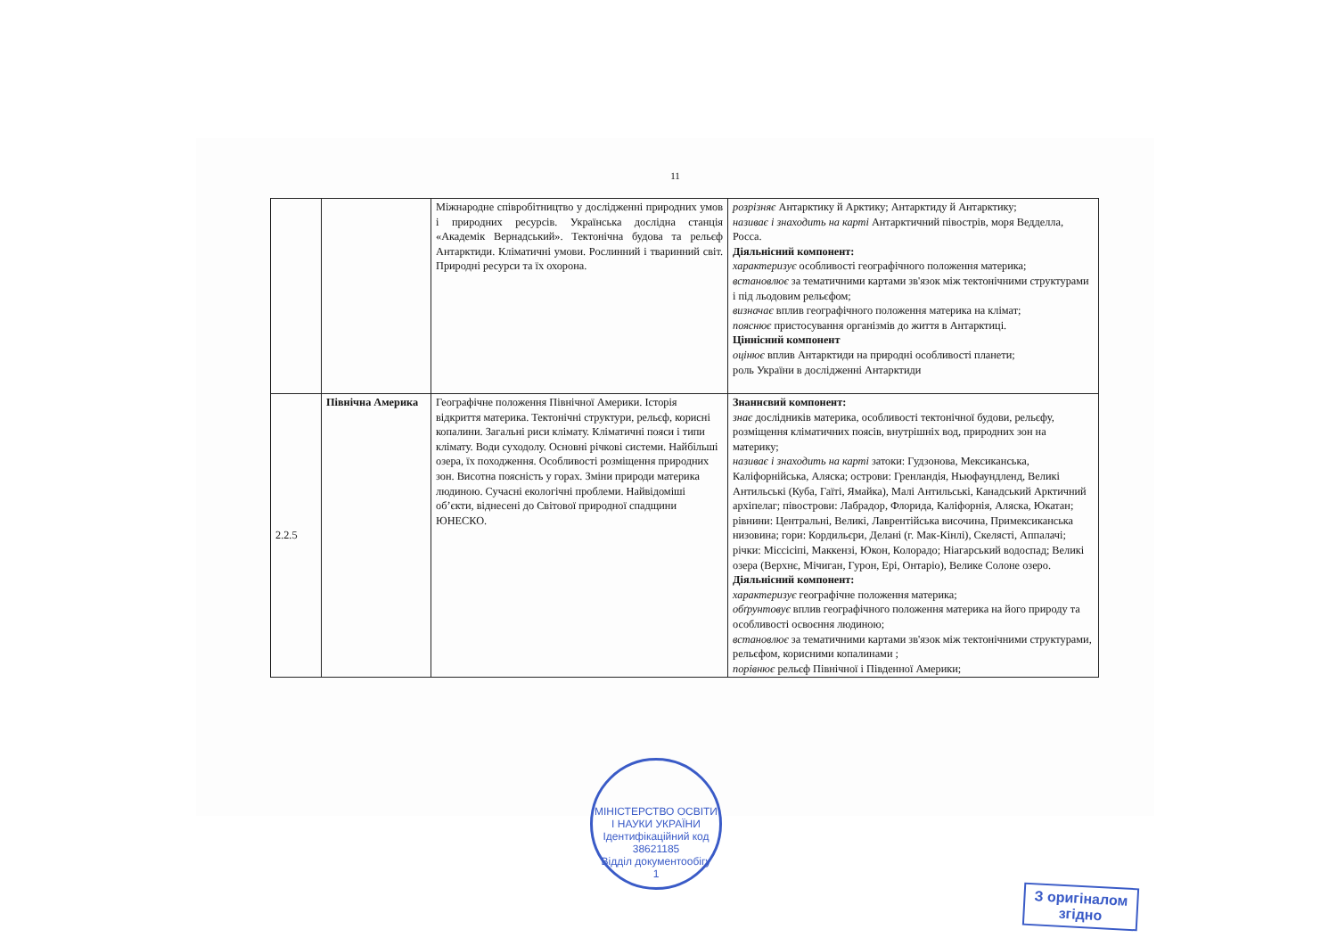11
| | | Міжнародне співробітництво у дослідженні природних умов і природних ресурсів. Українська дослідна станція «Академік Вернадський». Тектонічна будова та рельєф Антарктиди. Кліматичні умови. Рослинний і тваринний світ. Природні ресурси та їх охорона. | розрізняє Антарктику й Арктику; Антарктиду й Антарктику; називає і знаходить на карті Антарктичний півострів, моря Ведделла, Росса. Діяльнісний компонент: характеризує особливості географічного положення материка; встановлює за тематичними картами зв'язок між тектонічними структурами і під льодовим рельєфом; визначає вплив географічного положення материка на клімат; пояснює пристосування організмів до життя в Антарктиці. Ціннісний компонент оцінює вплив Антарктиди на природні особливості планети; роль України в дослідженні Антарктиди |
| 2.2.5 | Північна Америка | Географічне положення Північної Америки. Історія відкриття материка. Тектонічні структури, рельєф, корисні копалини. Загальні риси клімату. Кліматичні пояси і типи клімату. Води суходолу. Основні річкові системи. Найбільші озера, їх походження. Особливості розміщення природних зон. Висотна поясність у горах. Зміни природи материка людиною. Сучасні екологічні проблеми. Найвідоміші об’єкти, віднесені до Світової природної спадщини ЮНЕСКО. | Знаннєвий компонент: знає дослідників материка, особливості тектонічної будови, рельєфу, розміщення кліматичних поясів, внутрішніх вод, природних зон на материку; називає і знаходить на карті затоки: Гудзонова, Мексиканська, Каліфорнійська, Аляска; острови: Гренландія, Ньюфаундленд, Великі Антильські (Куба, Гаїті, Ямайка), Малі Антильські, Канадський Арктичний архіпелаг; півострови: Лабрадор, Флорида, Каліфорнія, Аляска, Юкатан; рівнини: Центральні, Великі, Лаврентійська височина, Примексиканська низовина; гори: Кордильєри, Делані (г. Мак-Кінлі), Скелясті, Аппалачі; річки: Міссісіпі, Маккензі, Юкон, Колорадо; Ніагарський водоспад; Великі озера (Верхнє, Мічиган, Гурон, Ері, Онтаріо), Велике Солоне озеро. Діяльнісний компонент: характеризує географічне положення материка; обґрунтовує вплив географічного положення материка на його природу та особливості освоєння людиною; встановлює за тематичними картами зв'язок між тектонічними структурами, рельєфом, корисними копалинами ; порівнює рельєф Північної і Південної Америки; |
МІНІСТЕРСТВО ОСВІТИ І НАУКИ УКРАЇНИ Ідентифікаційний код 38621185
Відділ документообігу
1
З оригіналом
згідно